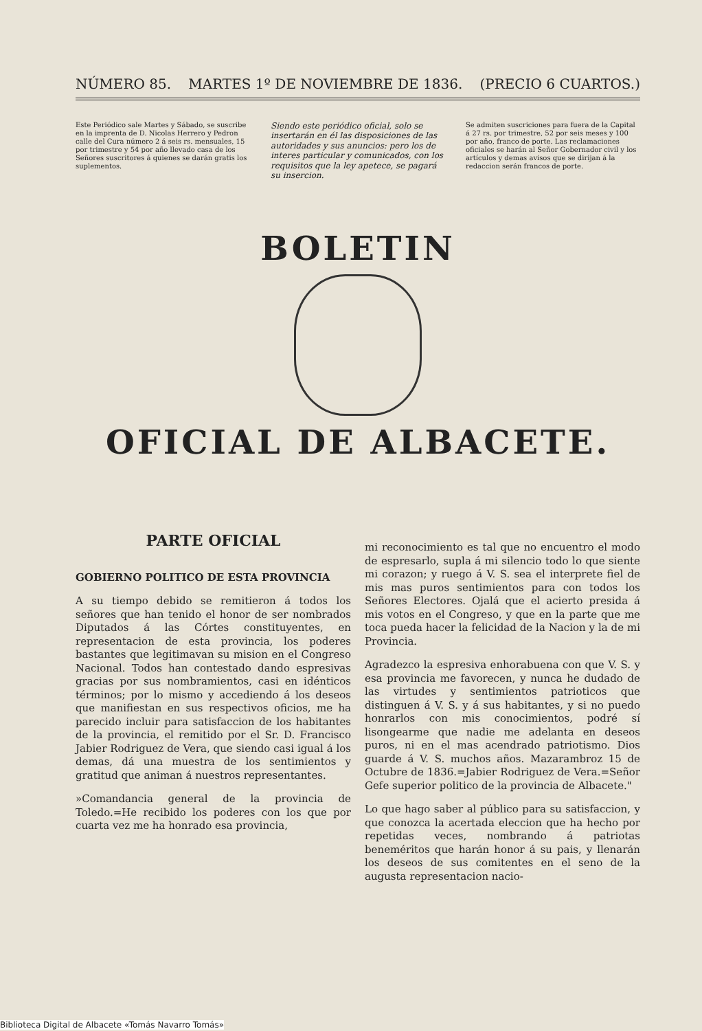NÚMERO 85. MARTES 1º DE NOVIEMBRE DE 1836. (PRECIO 6 CUARTOS.)
Este Periódico sale Martes y Sábado, se suscribe en la imprenta de D. Nicolas Herrero y Pedron calle del Cura número 2 á seis rs. mensuales, 15 por trimestre y 54 por año llevado casa de los Señores suscritores á quienes se darán gratis los suplementos.
Siendo este periódico oficial, solo se insertarán en él las disposiciones de las autoridades y sus anuncios: pero los de interes particular y comunicados, con los requisitos que la ley apetece, se pagará su insercion.
Se admiten suscriciones para fuera de la Capital á 27 rs. por trimestre, 52 por seis meses y 100 por año, franco de porte. Las reclamaciones oficiales se harán al Señor Gobernador civil y los artículos y demas avisos que se dirijan á la redaccion serán francos de porte.
BOLETIN
OFICIAL DE ALBACETE.
PARTE OFICIAL
GOBIERNO POLITICO DE ESTA PROVINCIA
A su tiempo debido se remitieron á todos los señores que han tenido el honor de ser nombrados Diputados á las Córtes constituyentes, en representacion de esta provincia, los poderes bastantes que legitimavan su mision en el Congreso Nacional. Todos han contestado dando espresivas gracias por sus nombramientos, casi en idénticos términos; por lo mismo y accediendo á los deseos que manifiestan en sus respectivos oficios, me ha parecido incluir para satisfaccion de los habitantes de la provincia, el remitido por el Sr. D. Francisco Jabier Rodriguez de Vera, que siendo casi igual á los demas, dá una muestra de los sentimientos y gratitud que animan á nuestros representantes.
»Comandancia general de la provincia de Toledo.=He recibido los poderes con los que por cuarta vez me ha honrado esa provincia,
mi reconocimiento es tal que no encuentro el modo de espresarlo, supla á mi silencio todo lo que siente mi corazon; y ruego á V. S. sea el interprete fiel de mis mas puros sentimientos para con todos los Señores Electores. Ojalá que el acierto presida á mis votos en el Congreso, y que en la parte que me toca pueda hacer la felicidad de la Nacion y la de mi Provincia.
Agradezco la espresiva enhorabuena con que V. S. y esa provincia me favorecen, y nunca he dudado de las virtudes y sentimientos patrioticos que distinguen á V. S. y á sus habitantes, y si no puedo honrarlos con mis conocimientos, podré sí lisongearme que nadie me adelanta en deseos puros, ni en el mas acendrado patriotismo. Dios guarde á V. S. muchos años. Mazarambroz 15 de Octubre de 1836.=Jabier Rodriguez de Vera.=Señor Gefe superior politico de la provincia de Albacete."
Lo que hago saber al público para su satisfaccion, y que conozca la acertada eleccion que ha hecho por repetidas veces, nombrando á patriotas beneméritos que harán honor á su pais, y llenarán los deseos de sus comitentes en el seno de la augusta representacion nacio-
Biblioteca Digital de Albacete «Tomás Navarro Tomás»